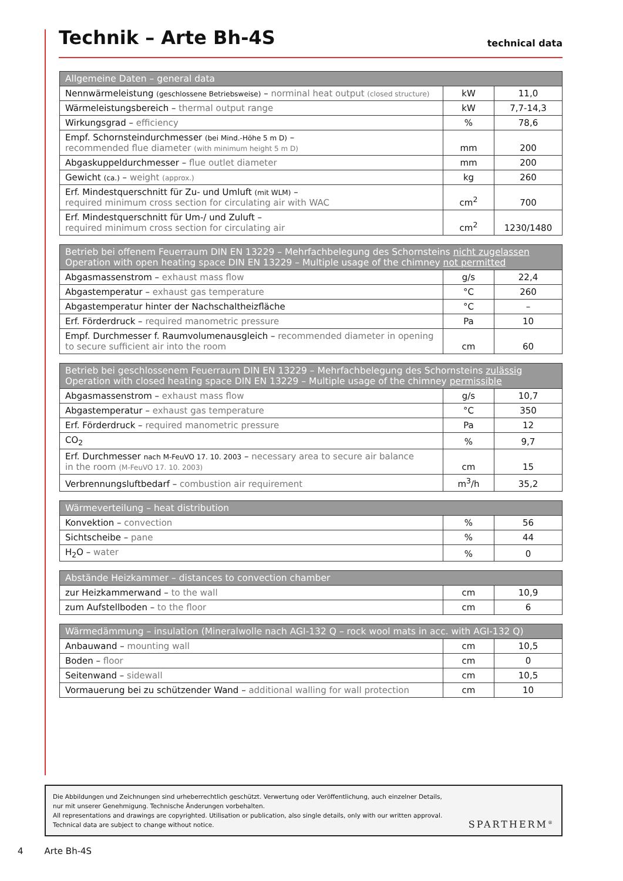Technik – Arte Bh-4S
technical data
| Allgemeine Daten – general data | | |
| --- | --- | --- |
| Nennwärmeleistung (geschlossene Betriebsweise) – norminal heat output (closed structure) | kW | 11,0 |
| Wärmeleistungsbereich – thermal output range | kW | 7,7-14,3 |
| Wirkungsgrad – efficiency | % | 78,6 |
| Empf. Schornsteindurchmesser (bei Mind.-Höhe 5 m D) – recommended flue diameter (with minimum height 5 m D) | mm | 200 |
| Abgaskuppeldurchmesser – flue outlet diameter | mm | 200 |
| Gewicht (ca.) – weight (approx.) | kg | 260 |
| Erf. Mindestquerschnitt für Zu- und Umluft (mit WLM) – required minimum cross section for circulating air with WAC | cm<sup>2</sup> | 700 |
| Erf. Mindestquerschnitt für Um-/ und Zuluft – required minimum cross section for circulating air | cm<sup>2</sup> | 1230/1480 |
| Betrieb bei offenem Feuerraum DIN EN 13229 – Mehrfachbelegung des Schornsteins nicht zugelassen Operation with open heating space DIN EN 13229 – Multiple usage of the chimney not permitted | | |
| --- | --- | --- |
| Abgasmassenstrom – exhaust mass flow | g/s | 22,4 |
| Abgastemperatur – exhaust gas temperature | °C | 260 |
| Abgastemperatur hinter der Nachschaltheizfläche | °C | – |
| Erf. Förderdruck – required manometric pressure | Pa | 10 |
| Empf. Durchmesser f. Raumvolumenausgleich – recommended diameter in opening to secure sufficient air into the room | cm | 60 |
| Betrieb bei geschlossenem Feuerraum DIN EN 13229 – Mehrfachbelegung des Schornsteins zulässig Operation with closed heating space DIN EN 13229 – Multiple usage of the chimney permissible | | |
| --- | --- | --- |
| Abgasmassenstrom – exhaust mass flow | g/s | 10,7 |
| Abgastemperatur – exhaust gas temperature | °C | 350 |
| Erf. Förderdruck – required manometric pressure | Pa | 12 |
| CO<sub>2</sub> | % | 9,7 |
| Erf. Durchmesser nach M-FeuVO 17. 10. 2003 – necessary area to secure air balance in the room (M-FeuVO 17. 10. 2003) | cm | 15 |
| Verbrennungsluftbedarf – combustion air requirement | m<sup>3</sup>/h | 35,2 |
| Wärmeverteilung – heat distribution | | |
| --- | --- | --- |
| Konvektion – convection | % | 56 |
| Sichtscheibe – pane | % | 44 |
| H<sub>2</sub>O – water | % | 0 |
| Abstände Heizkammer – distances to convection chamber | | |
| --- | --- | --- |
| zur Heizkammerwand – to the wall | cm | 10,9 |
| zum Aufstellboden – to the floor | cm | 6 |
| Wärmedämmung – insulation (Mineralwolle nach AGI-132 Q – rock wool mats in acc. with AGI-132 Q) | | |
| --- | --- | --- |
| Anbauwand – mounting wall | cm | 10,5 |
| Boden – floor | cm | 0 |
| Seitenwand – sidewall | cm | 10,5 |
| Vormauerung bei zu schützender Wand – additional walling for wall protection | cm | 10 |
Die Abbildungen und Zeichnungen sind urheberrechtlich geschützt. Verwertung oder Veröffentlichung, auch einzelner Details,
nur mit unserer Genehmigung. Technische Änderungen vorbehalten.
All representations and drawings are copyrighted. Utilisation or publication, also single details, only with our written approval.
Technical data are subject to change without notice.
SPARTHERM<sup>®</sup>
4 Arte Bh-4S